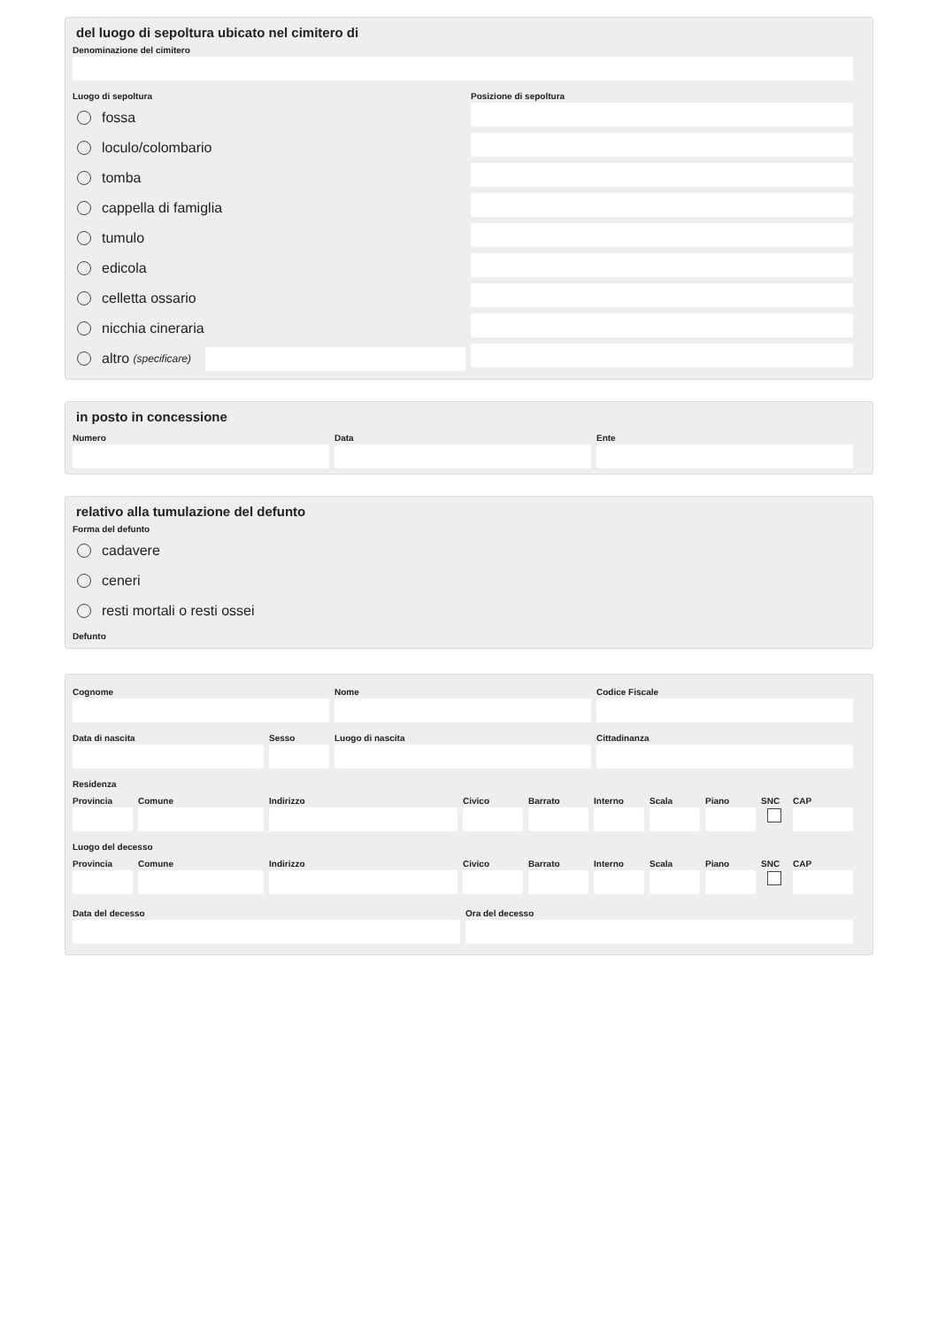del luogo di sepoltura ubicato nel cimitero di
Denominazione del cimitero
Luogo di sepoltura
fossa
loculo/colombario
tomba
cappella di famiglia
tumulo
edicola
celletta ossario
nicchia cineraria
altro (specificare)
Posizione di sepoltura
in posto in concessione
Numero Data Ente
relativo alla tumulazione del defunto
Forma del defunto
cadavere
ceneri
resti mortali o resti ossei
Defunto
Cognome Nome Codice Fiscale
Data di nascita Sesso Luogo di nascita Cittadinanza
Residenza
Provincia
Comune Indirizzo Civico Barrato Interno
Scala Piano SNC CAP
Luogo del decesso
Provincia
Comune Indirizzo Civico Barrato Interno
Scala Piano SNC CAP
Data del decesso Ora del decesso